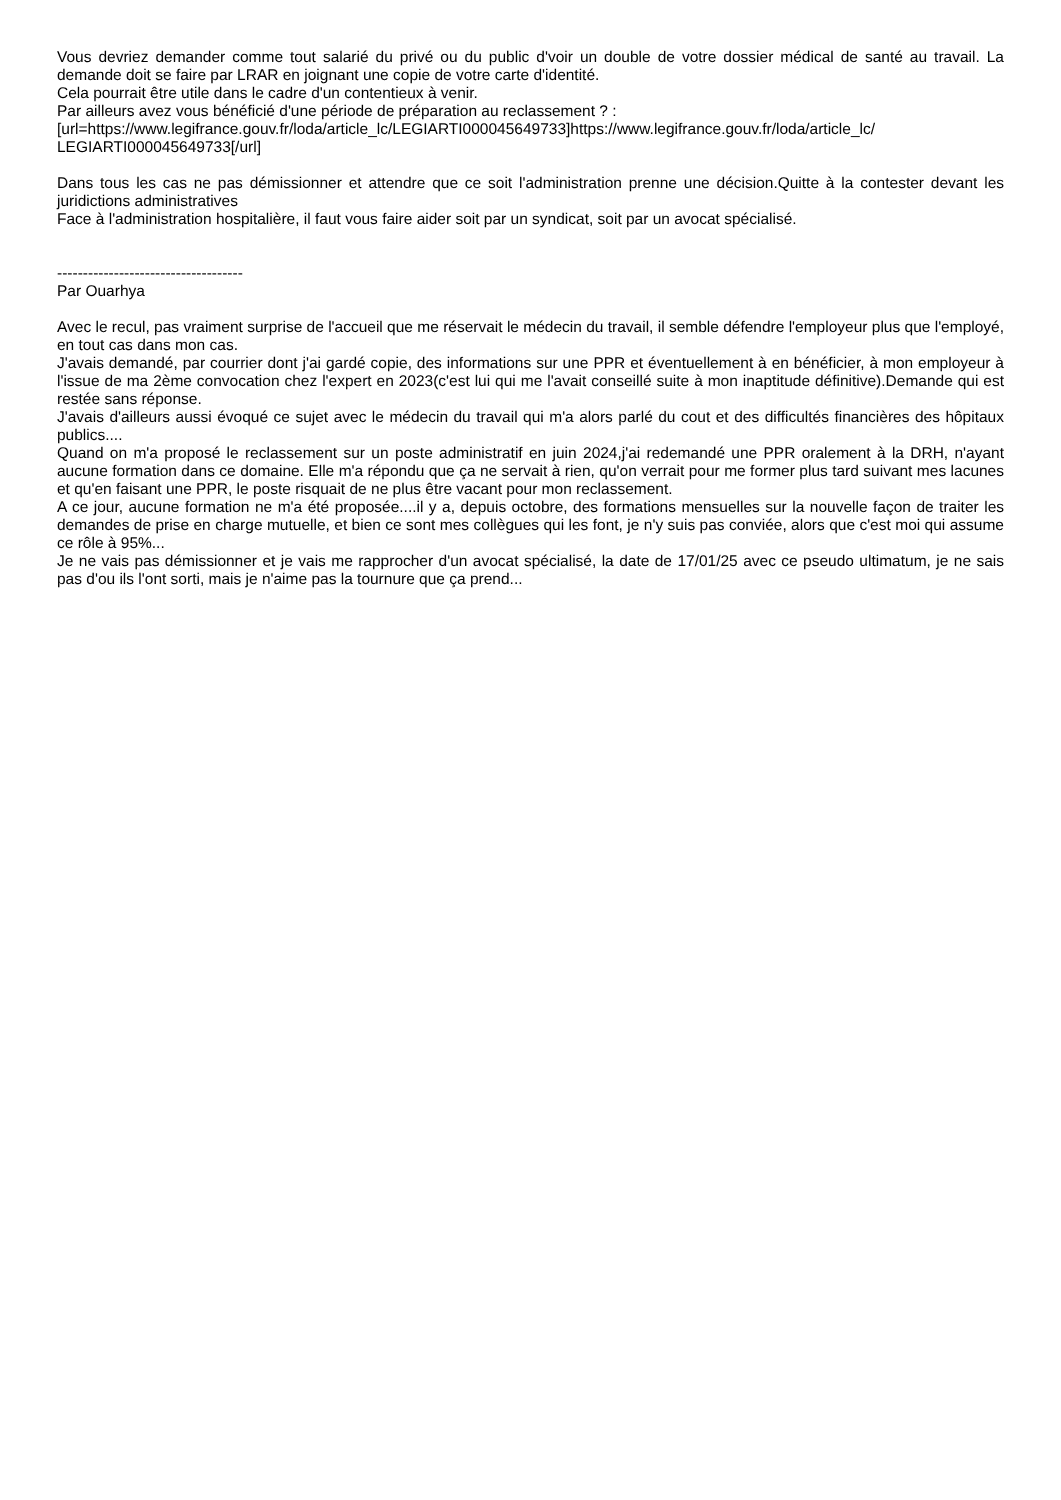Vous devriez demander comme tout salarié du privé ou du public d'voir un double de votre dossier médical de santé au travail. La demande doit se faire par LRAR en joignant une copie de votre carte d'identité.
Cela pourrait être utile dans le cadre d'un contentieux à venir.
Par ailleurs avez vous bénéficié d'une période de préparation au reclassement ? :
[url=https://www.legifrance.gouv.fr/loda/article_lc/LEGIARTI000045649733]https://www.legifrance.gouv.fr/loda/article_lc/ LEGIARTI000045649733[/url]
Dans tous les cas ne pas démissionner et attendre que ce soit l'administration prenne une décision.Quitte à la contester devant les juridictions administratives
Face à l'administration hospitalière, il faut vous faire aider soit par un syndicat, soit par un avocat spécialisé.
------------------------------------
Par Ouarhya
Avec le recul, pas vraiment surprise de l'accueil que me réservait le médecin du travail, il semble défendre l'employeur plus que l'employé, en tout cas dans mon cas.
J'avais demandé, par courrier dont j'ai gardé copie, des informations sur une PPR et éventuellement à en bénéficier, à mon employeur à l'issue de ma 2ème convocation chez l'expert en 2023(c'est lui qui me l'avait conseillé suite à mon inaptitude définitive).Demande qui est restée sans réponse.
J'avais d'ailleurs aussi évoqué ce sujet avec le médecin du travail qui m'a alors parlé du cout et des difficultés financières des hôpitaux publics....
Quand on m'a proposé le reclassement sur un poste administratif en juin 2024,j'ai redemandé une PPR oralement à la DRH, n'ayant aucune formation dans ce domaine. Elle m'a répondu que ça ne servait à rien, qu'on verrait pour me former plus tard suivant mes lacunes et qu'en faisant une PPR, le poste risquait de ne plus être vacant pour mon reclassement.
A ce jour, aucune formation ne m'a été proposée....il y a, depuis octobre, des formations mensuelles sur la nouvelle façon de traiter les demandes de prise en charge mutuelle, et bien ce sont mes collègues qui les font, je n'y suis pas conviée, alors que c'est moi qui assume ce rôle à 95%...
Je ne vais pas démissionner et je vais me rapprocher d'un avocat spécialisé, la date de 17/01/25 avec ce pseudo ultimatum, je ne sais pas d'ou ils l'ont sorti, mais je n'aime pas la tournure que ça prend...